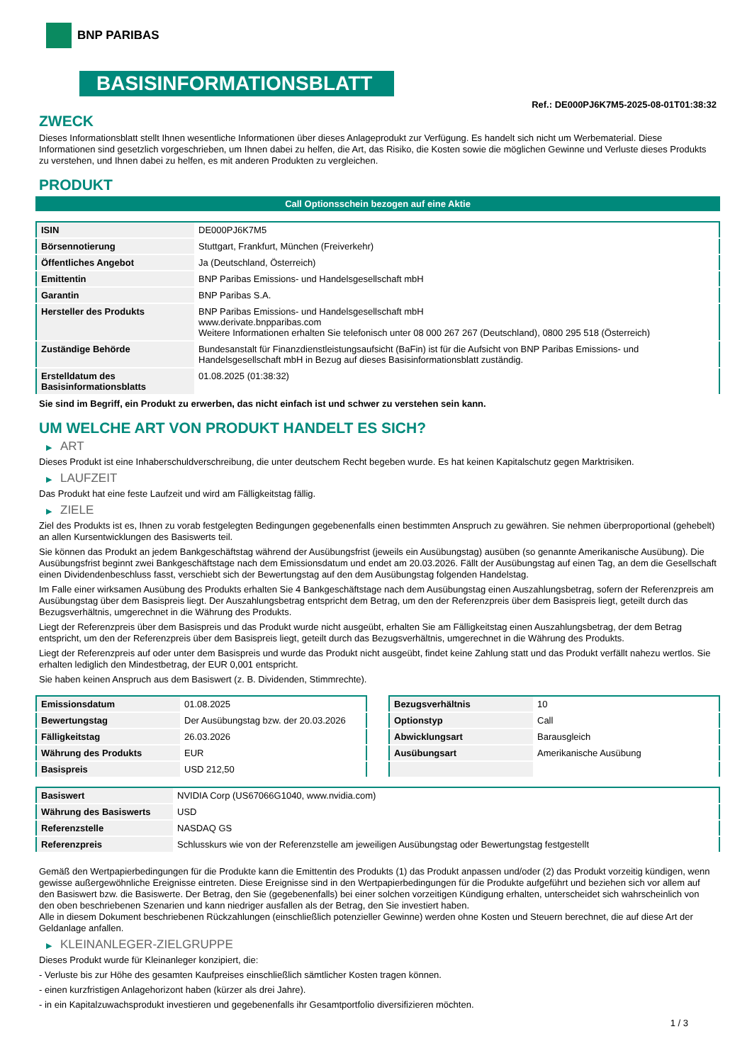BNP PARIBAS
BASISINFORMATIONSBLATT
Ref.: DE000PJ6K7M5-2025-08-01T01:38:32
ZWECK
Dieses Informationsblatt stellt Ihnen wesentliche Informationen über dieses Anlageprodukt zur Verfügung. Es handelt sich nicht um Werbematerial. Diese Informationen sind gesetzlich vorgeschrieben, um Ihnen dabei zu helfen, die Art, das Risiko, die Kosten sowie die möglichen Gewinne und Verluste dieses Produkts zu verstehen, und Ihnen dabei zu helfen, es mit anderen Produkten zu vergleichen.
PRODUKT
Call Optionsschein bezogen auf eine Aktie
| ISIN | DE000PJ6K7M5 |
| Börsennotierung | Stuttgart, Frankfurt, München (Freiverkehr) |
| Öffentliches Angebot | Ja (Deutschland, Österreich) |
| Emittentin | BNP Paribas Emissions- und Handelsgesellschaft mbH |
| Garantin | BNP Paribas S.A. |
| Hersteller des Produkts | BNP Paribas Emissions- und Handelsgesellschaft mbH www.derivate.bnpparibas.com Weitere Informationen erhalten Sie telefonisch unter 08 000 267 267 (Deutschland), 0800 295 518 (Österreich) |
| Zuständige Behörde | Bundesanstalt für Finanzdienstleistungsaufsicht (BaFin) ist für die Aufsicht von BNP Paribas Emissions- und Handelsgesellschaft mbH in Bezug auf dieses Basisinformationsblatt zuständig. |
| Erstelldatum des Basisinformationsblatts | 01.08.2025 (01:38:32) |
Sie sind im Begriff, ein Produkt zu erwerben, das nicht einfach ist und schwer zu verstehen sein kann.
UM WELCHE ART VON PRODUKT HANDELT ES SICH?
▶ ART
Dieses Produkt ist eine Inhaberschuldverschreibung, die unter deutschem Recht begeben wurde. Es hat keinen Kapitalschutz gegen Marktrisiken.
▶ LAUFZEIT
Das Produkt hat eine feste Laufzeit und wird am Fälligkeitstag fällig.
▶ ZIELE
Ziel des Produkts ist es, Ihnen zu vorab festgelegten Bedingungen gegebenenfalls einen bestimmten Anspruch zu gewähren. Sie nehmen überproportional (gehebelt) an allen Kursentwicklungen des Basiswerts teil.
Sie können das Produkt an jedem Bankgeschäftstag während der Ausübungsfrist (jeweils ein Ausübungstag) ausüben (so genannte Amerikanische Ausübung). Die Ausübungsfrist beginnt zwei Bankgeschäftstage nach dem Emissionsdatum und endet am 20.03.2026. Fällt der Ausübungstag auf einen Tag, an dem die Gesellschaft einen Dividendenbeschluss fasst, verschiebt sich der Bewertungstag auf den dem Ausübungstag folgenden Handelstag.
Im Falle einer wirksamen Ausübung des Produkts erhalten Sie 4 Bankgeschäftstage nach dem Ausübungstag einen Auszahlungsbetrag, sofern der Referenzpreis am Ausübungstag über dem Basispreis liegt. Der Auszahlungsbetrag entspricht dem Betrag, um den der Referenzpreis über dem Basispreis liegt, geteilt durch das Bezugsverhältnis, umgerechnet in die Währung des Produkts.
Liegt der Referenzpreis über dem Basispreis und das Produkt wurde nicht ausgeübt, erhalten Sie am Fälligkeitstag einen Auszahlungsbetrag, der dem Betrag entspricht, um den der Referenzpreis über dem Basispreis liegt, geteilt durch das Bezugsverhältnis, umgerechnet in die Währung des Produkts.
Liegt der Referenzpreis auf oder unter dem Basispreis und wurde das Produkt nicht ausgeübt, findet keine Zahlung statt und das Produkt verfällt nahezu wertlos. Sie erhalten lediglich den Mindestbetrag, der EUR 0,001 entspricht.
Sie haben keinen Anspruch aus dem Basiswert (z. B. Dividenden, Stimmrechte).
| Emissionsdatum | 01.08.2025 |
| Bewertungstag | Der Ausübungstag bzw. der 20.03.2026 |
| Fälligkeitstag | 26.03.2026 |
| Währung des Produkts | EUR |
| Basispreis | USD 212,50 |
| Bezugsverhältnis | 10 |
| Optionstyp | Call |
| Abwicklungsart | Barausgleich |
| Ausübungsart | Amerikanische Ausübung |
| Basiswert | NVIDIA Corp (US67066G1040, www.nvidia.com) |
| Währung des Basiswerts | USD |
| Referenzstelle | NASDAQ GS |
| Referenzpreis | Schlusskurs wie von der Referenzstelle am jeweiligen Ausübungstag oder Bewertungstag festgestellt |
Gemäß den Wertpapierbedingungen für die Produkte kann die Emittentin des Produkts (1) das Produkt anpassen und/oder (2) das Produkt vorzeitig kündigen, wenn gewisse außergewöhnliche Ereignisse eintreten. Diese Ereignisse sind in den Wertpapierbedingungen für die Produkte aufgeführt und beziehen sich vor allem auf den Basiswert bzw. die Basiswerte. Der Betrag, den Sie (gegebenenfalls) bei einer solchen vorzeitigen Kündigung erhalten, unterscheidet sich wahrscheinlich von den oben beschriebenen Szenarien und kann niedriger ausfallen als der Betrag, den Sie investiert haben.
Alle in diesem Dokument beschriebenen Rückzahlungen (einschließlich potenzieller Gewinne) werden ohne Kosten und Steuern berechnet, die auf diese Art der Geldanlage anfallen.
▶ KLEINANLEGER-ZIELGRUPPE
Dieses Produkt wurde für Kleinanleger konzipiert, die:
- Verluste bis zur Höhe des gesamten Kaufpreises einschließlich sämtlicher Kosten tragen können.
- einen kurzfristigen Anlagehorizont haben (kürzer als drei Jahre).
- in ein Kapitalzuwachsprodukt investieren und gegebenenfalls ihr Gesamtportfolio diversifizieren möchten.
1 / 3